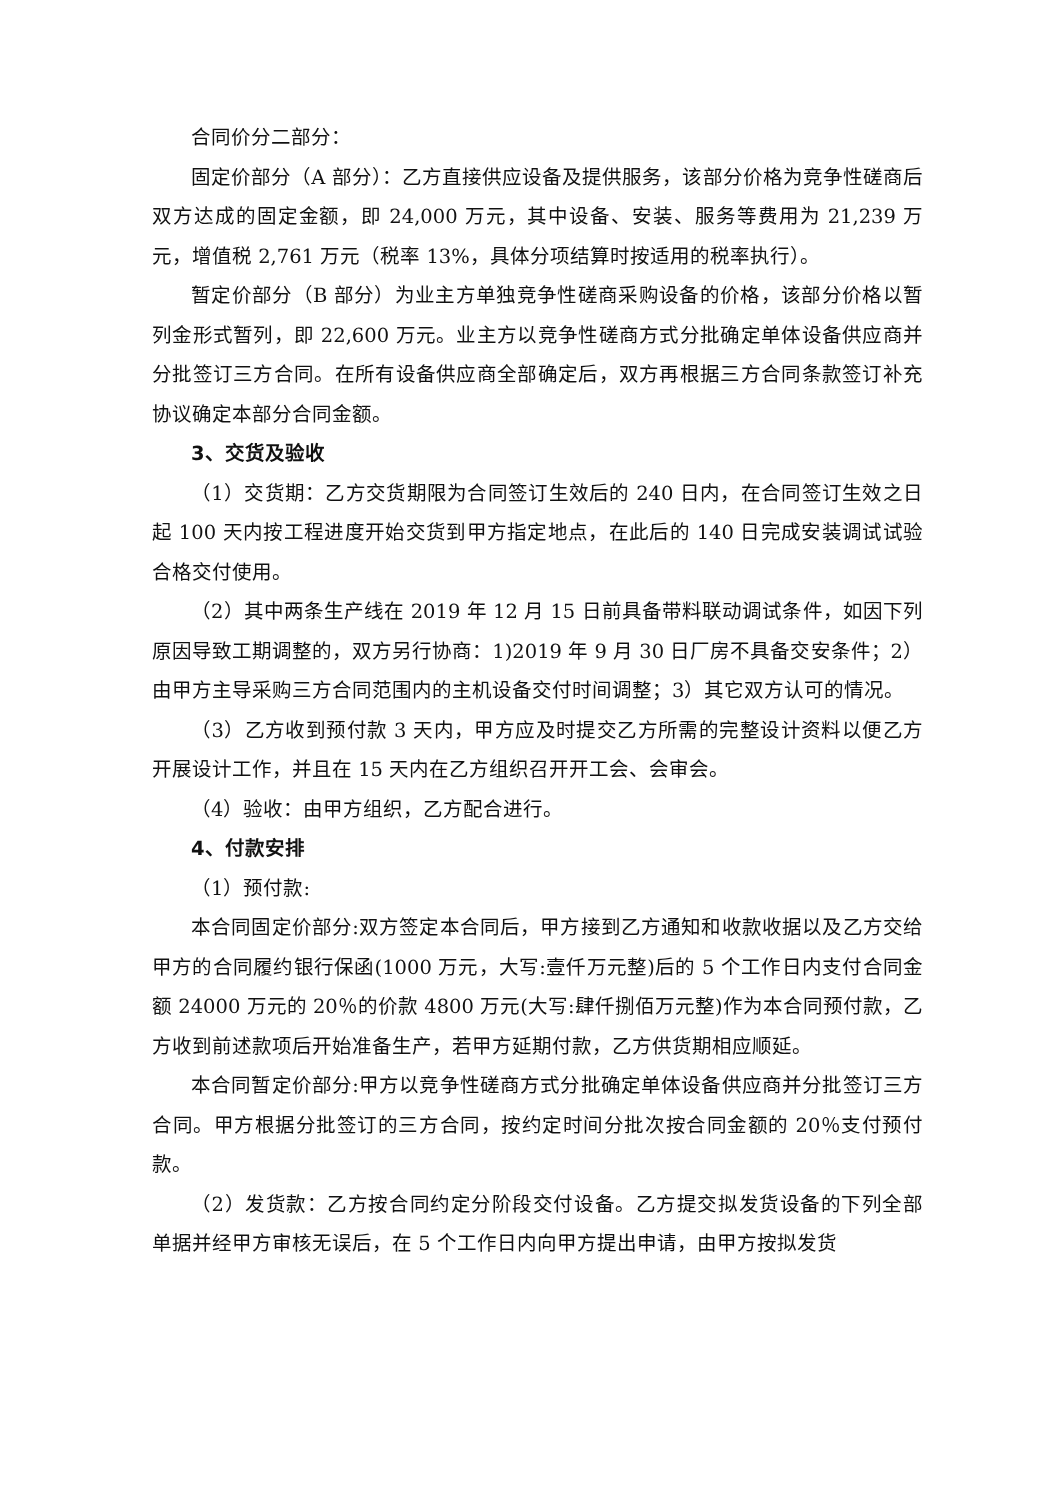合同价分二部分：
固定价部分（A 部分）：乙方直接供应设备及提供服务，该部分价格为竞争性磋商后双方达成的固定金额，即 24,000 万元，其中设备、安装、服务等费用为 21,239 万元，增值税 2,761 万元（税率 13%，具体分项结算时按适用的税率执行）。
暂定价部分（B 部分）为业主方单独竞争性磋商采购设备的价格，该部分价格以暂列金形式暂列，即 22,600 万元。业主方以竞争性磋商方式分批确定单体设备供应商并分批签订三方合同。在所有设备供应商全部确定后，双方再根据三方合同条款签订补充协议确定本部分合同金额。
3、交货及验收
（1）交货期：乙方交货期限为合同签订生效后的 240 日内，在合同签订生效之日起 100 天内按工程进度开始交货到甲方指定地点，在此后的 140 日完成安装调试试验合格交付使用。
（2）其中两条生产线在 2019 年 12 月 15 日前具备带料联动调试条件，如因下列原因导致工期调整的，双方另行协商：1)2019 年 9 月 30 日厂房不具备交安条件；2）由甲方主导采购三方合同范围内的主机设备交付时间调整；3）其它双方认可的情况。
（3）乙方收到预付款 3 天内，甲方应及时提交乙方所需的完整设计资料以便乙方开展设计工作，并且在 15 天内在乙方组织召开开工会、会审会。
（4）验收：由甲方组织，乙方配合进行。
4、付款安排
（1）预付款:
本合同固定价部分:双方签定本合同后，甲方接到乙方通知和收款收据以及乙方交给甲方的合同履约银行保函(1000 万元，大写:壹仟万元整)后的 5 个工作日内支付合同金额 24000 万元的 20％的价款 4800 万元(大写:肆仟捌佰万元整)作为本合同预付款，乙方收到前述款项后开始准备生产，若甲方延期付款，乙方供货期相应顺延。
本合同暂定价部分:甲方以竞争性磋商方式分批确定单体设备供应商并分批签订三方合同。甲方根据分批签订的三方合同，按约定时间分批次按合同金额的 20％支付预付款。
（2）发货款：乙方按合同约定分阶段交付设备。乙方提交拟发货设备的下列全部单据并经甲方审核无误后，在 5 个工作日内向甲方提出申请，由甲方按拟发货